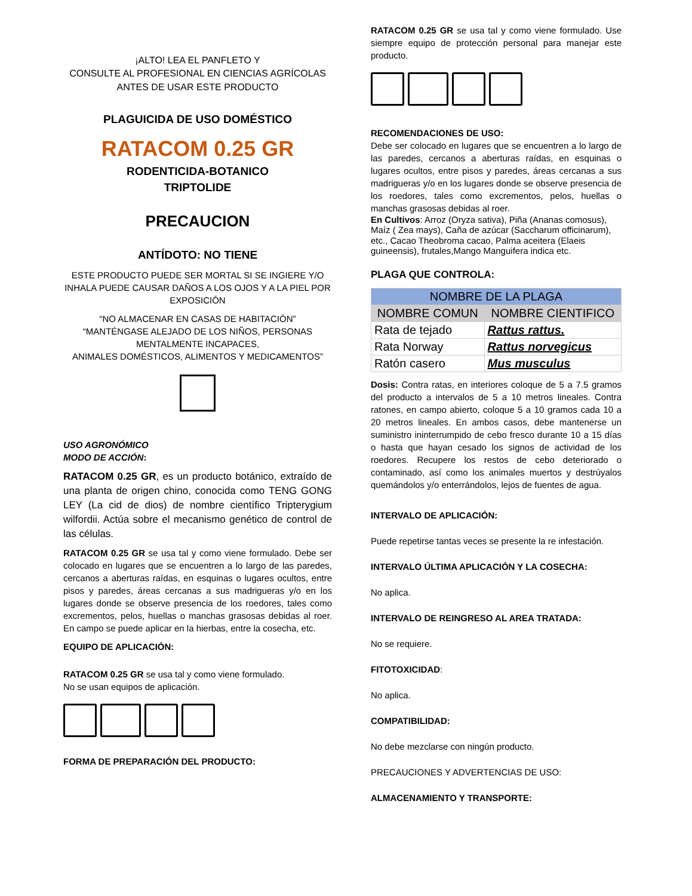¡ALTO! LEA EL PANFLETO Y
CONSULTE AL PROFESIONAL EN CIENCIAS AGRÍCOLAS
ANTES DE USAR ESTE PRODUCTO
PLAGUICIDA DE USO DOMÉSTICO
RATACOM 0.25 GR
RODENTICIDA-BOTANICO
TRIPTOLIDE
PRECAUCION
ANTÍDOTO: NO TIENE
ESTE PRODUCTO PUEDE SER MORTAL SI SE INGIERE Y/O INHALA PUEDE CAUSAR DAÑOS A LOS OJOS Y A LA PIEL POR EXPOSICIÓN
“NO ALMACENAR EN CASAS DE HABITACIÓN”
“MANTÉNGASE ALEJADO DE LOS NIÑOS, PERSONAS MENTALMENTE INCAPACES,
ANIMALES DOMÉSTICOS, ALIMENTOS Y MEDICAMENTOS”
USO AGRONÓMICO
MODO DE ACCIÓN:
RATACOM 0.25 GR, es un producto botánico, extraído de una planta de origen chino, conocida como TENG GONG LEY (La cid de dios) de nombre científico Tripterygium wilfordii. Actúa sobre el mecanismo genético de control de las células.
RATACOM 0.25 GR se usa tal y como viene formulado. Debe ser colocado en lugares que se encuentren a lo largo de las paredes, cercanos a aberturas raídas, en esquinas o lugares ocultos, entre pisos y paredes, áreas cercanas a sus madrigueras y/o en los lugares donde se observe presencia de los roedores, tales como excrementos, pelos, huellas o manchas grasosas debidas al roer. En campo se puede aplicar en la hierbas, entre la cosecha, etc.
EQUIPO DE APLICACIÓN:
RATACOM 0.25 GR se usa tal y como viene formulado.
No se usan equipos de aplicación.
FORMA DE PREPARACIÓN DEL PRODUCTO:
RATACOM 0.25 GR se usa tal y como viene formulado. Use siempre equipo de protección personal para manejar este producto.
RECOMENDACIONES DE USO:
Debe ser colocado en lugares que se encuentren a lo largo de las paredes, cercanos a aberturas raídas, en esquinas o lugares ocultos, entre pisos y paredes, áreas cercanas a sus madrigueras y/o en los lugares donde se observe presencia de los roedores, tales como excrementos, pelos, huellas o manchas grasosas debidas al roer.
En Cultivos: Arroz (Oryza sativa), Piña (Ananas comosus), Maíz ( Zea mays), Caña de azúcar (Saccharum officinarum), etc., Cacao Theobroma cacao, Palma aceitera (Elaeis guineensis), frutales,Mango Manguifera indica etc.
PLAGA QUE CONTROLA:
| NOMBRE DE LA PLAGA | |
| --- | --- |
| NOMBRE COMUN | NOMBRE CIENTIFICO |
| Rata de tejado | Rattus rattus. |
| Rata Norway | Rattus norvegicus |
| Ratón casero | Mus musculus |
Dosis: Contra ratas, en interiores coloque de 5 a 7.5 gramos del producto a intervalos de 5 a 10 metros lineales. Contra ratones, en campo abierto, coloque 5 a 10 gramos cada 10 a 20 metros lineales. En ambos casos, debe mantenerse un suministro ininterrumpido de cebo fresco durante 10 a 15 días o hasta que hayan cesado los signos de actividad de los roedores. Recupere los restos de cebo deteriorado o contaminado, así como los animales muertos y destrúyalos quemándolos y/o enterrándolos, lejos de fuentes de agua.
INTERVALO DE APLICACIÓN:
Puede repetirse tantas veces se presente la re infestación.
INTERVALO ÚLTIMA APLICACIÓN Y LA COSECHA:
No aplica.
INTERVALO DE REINGRESO AL AREA TRATADA:
No se requiere.
FITOTOXICIDAD:
No aplica.
COMPATIBILIDAD:
No debe mezclarse con ningún producto.
PRECAUCIONES Y ADVERTENCIAS DE USO:
ALMACENAMIENTO Y TRANSPORTE: